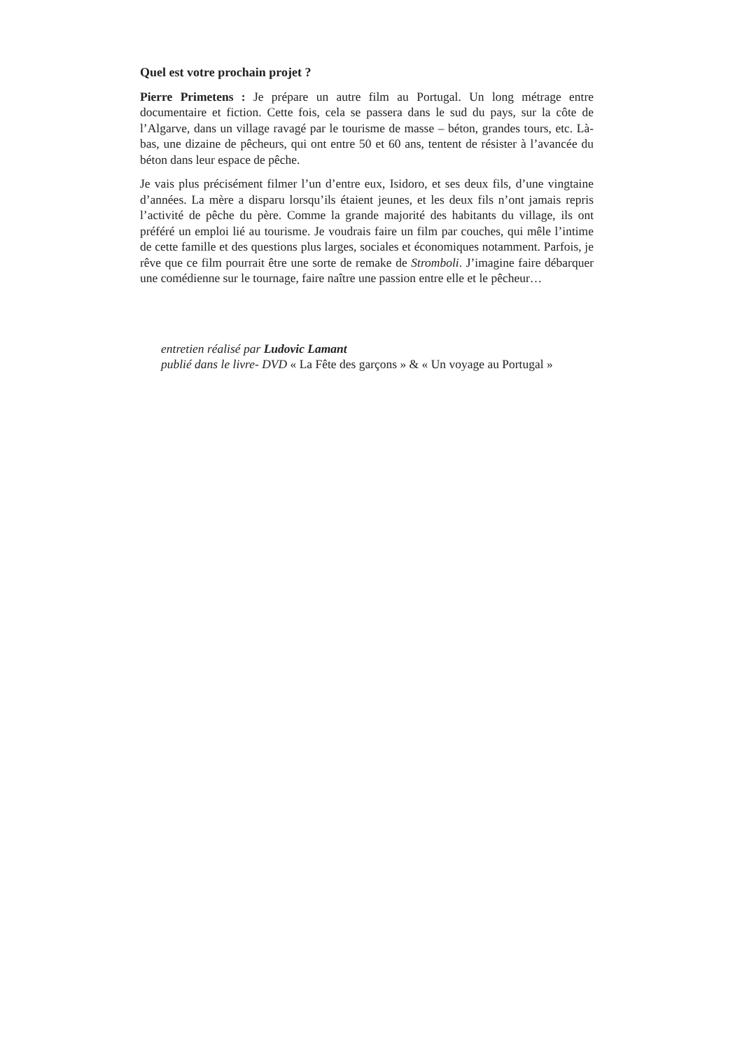Quel est votre prochain projet ?
Pierre Primetens : Je prépare un autre film au Portugal. Un long métrage entre documentaire et fiction. Cette fois, cela se passera dans le sud du pays, sur la côte de l’Algarve, dans un village ravagé par le tourisme de masse – béton, grandes tours, etc. Là-bas, une dizaine de pêcheurs, qui ont entre 50 et 60 ans, tentent de résister à l’avancée du béton dans leur espace de pêche.
Je vais plus précisément filmer l’un d’entre eux, Isidoro, et ses deux fils, d’une vingtaine d’années. La mère a disparu lorsqu’ils étaient jeunes, et les deux fils n’ont jamais repris l’activité de pêche du père. Comme la grande majorité des habitants du village, ils ont préféré un emploi lié au tourisme. Je voudrais faire un film par couches, qui mêle l’intime de cette famille et des questions plus larges, sociales et économiques notamment. Parfois, je rêve que ce film pourrait être une sorte de remake de Stromboli. J’imagine faire débarquer une comédienne sur le tournage, faire naître une passion entre elle et le pêcheur…
entretien réalisé par Ludovic Lamant
publié dans le livre- DVD « La Fête des garçons » & « Un voyage au Portugal »